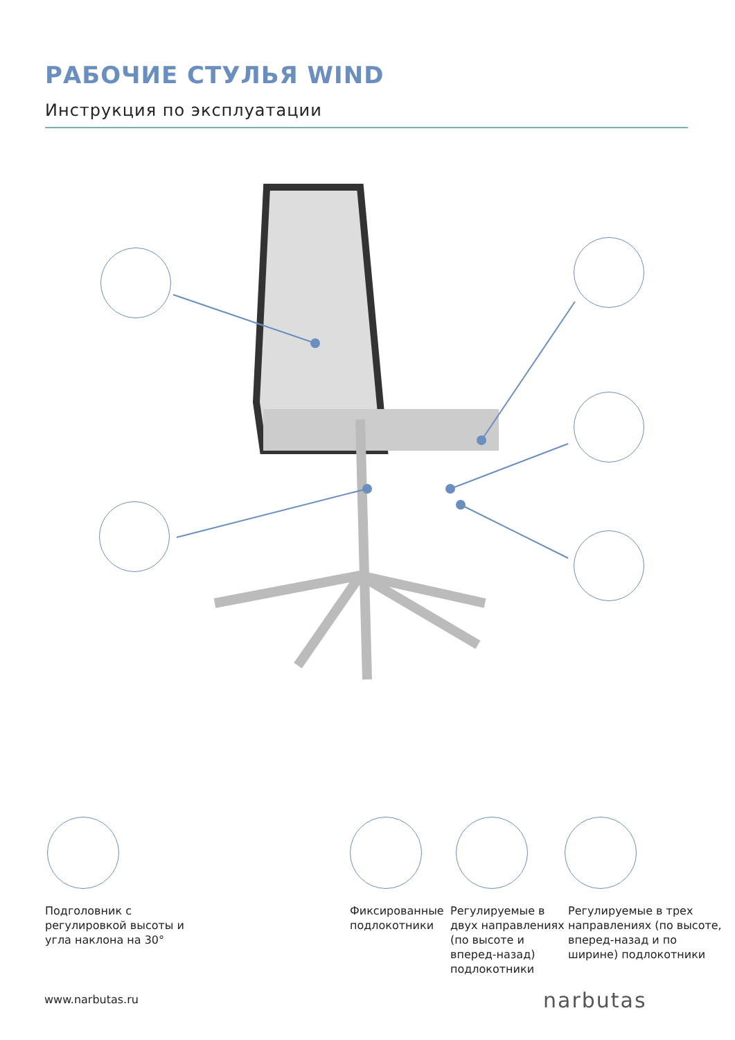РАБОЧИЕ СТУЛЬЯ WIND
Инструкция по эксплуатации
Подголовник с
регулировкой высоты и
угла наклона на 30°
Фиксированные
подлокотники
Регулируемые в
двух направлениях
(по высоте и
вперед-назад)
подлокотники
Регулируемые в трех
направлениях (по высоте,
вперед-назад и по
ширине) подлокотники
www.narbutas.ru narbutas